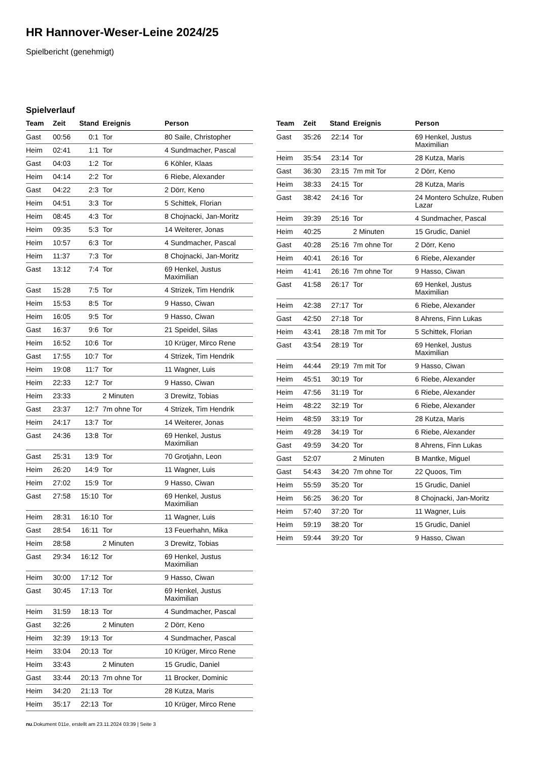HR Hannover-Weser-Leine 2024/25
Spielbericht (genehmigt)
Spielverlauf
| Team | Zeit | Stand | Ereignis | Person |
| --- | --- | --- | --- | --- |
| Gast | 00:56 | 0:1 | Tor | 80 Saile, Christopher |
| Heim | 02:41 | 1:1 | Tor | 4 Sundmacher, Pascal |
| Gast | 04:03 | 1:2 | Tor | 6 Köhler, Klaas |
| Heim | 04:14 | 2:2 | Tor | 6 Riebe, Alexander |
| Gast | 04:22 | 2:3 | Tor | 2 Dörr, Keno |
| Heim | 04:51 | 3:3 | Tor | 5 Schittek, Florian |
| Heim | 08:45 | 4:3 | Tor | 8 Chojnacki, Jan-Moritz |
| Heim | 09:35 | 5:3 | Tor | 14 Weiterer, Jonas |
| Heim | 10:57 | 6:3 | Tor | 4 Sundmacher, Pascal |
| Heim | 11:37 | 7:3 | Tor | 8 Chojnacki, Jan-Moritz |
| Gast | 13:12 | 7:4 | Tor | 69 Henkel, Justus Maximilian |
| Gast | 15:28 | 7:5 | Tor | 4 Strizek, Tim Hendrik |
| Heim | 15:53 | 8:5 | Tor | 9 Hasso, Ciwan |
| Heim | 16:05 | 9:5 | Tor | 9 Hasso, Ciwan |
| Gast | 16:37 | 9:6 | Tor | 21 Speidel, Silas |
| Heim | 16:52 | 10:6 | Tor | 10 Krüger, Mirco Rene |
| Gast | 17:55 | 10:7 | Tor | 4 Strizek, Tim Hendrik |
| Heim | 19:08 | 11:7 | Tor | 11 Wagner, Luis |
| Heim | 22:33 | 12:7 | Tor | 9 Hasso, Ciwan |
| Heim | 23:33 | | 2 Minuten | 3 Drewitz, Tobias |
| Gast | 23:37 | 12:7 | 7m ohne Tor | 4 Strizek, Tim Hendrik |
| Heim | 24:17 | 13:7 | Tor | 14 Weiterer, Jonas |
| Gast | 24:36 | 13:8 | Tor | 69 Henkel, Justus Maximilian |
| Gast | 25:31 | 13:9 | Tor | 70 Grotjahn, Leon |
| Heim | 26:20 | 14:9 | Tor | 11 Wagner, Luis |
| Heim | 27:02 | 15:9 | Tor | 9 Hasso, Ciwan |
| Gast | 27:58 | 15:10 | Tor | 69 Henkel, Justus Maximilian |
| Heim | 28:31 | 16:10 | Tor | 11 Wagner, Luis |
| Gast | 28:54 | 16:11 | Tor | 13 Feuerhahn, Mika |
| Heim | 28:58 | | 2 Minuten | 3 Drewitz, Tobias |
| Gast | 29:34 | 16:12 | Tor | 69 Henkel, Justus Maximilian |
| Heim | 30:00 | 17:12 | Tor | 9 Hasso, Ciwan |
| Gast | 30:45 | 17:13 | Tor | 69 Henkel, Justus Maximilian |
| Heim | 31:59 | 18:13 | Tor | 4 Sundmacher, Pascal |
| Gast | 32:26 | | 2 Minuten | 2 Dörr, Keno |
| Heim | 32:39 | 19:13 | Tor | 4 Sundmacher, Pascal |
| Heim | 33:04 | 20:13 | Tor | 10 Krüger, Mirco Rene |
| Heim | 33:43 | | 2 Minuten | 15 Grudic, Daniel |
| Gast | 33:44 | 20:13 | 7m ohne Tor | 11 Brocker, Dominic |
| Heim | 34:20 | 21:13 | Tor | 28 Kutza, Maris |
| Heim | 35:17 | 22:13 | Tor | 10 Krüger, Mirco Rene |
| Team | Zeit | Stand | Ereignis | Person |
| --- | --- | --- | --- | --- |
| Gast | 35:26 | 22:14 | Tor | 69 Henkel, Justus Maximilian |
| Heim | 35:54 | 23:14 | Tor | 28 Kutza, Maris |
| Gast | 36:30 | 23:15 | 7m mit Tor | 2 Dörr, Keno |
| Heim | 38:33 | 24:15 | Tor | 28 Kutza, Maris |
| Gast | 38:42 | 24:16 | Tor | 24 Montero Schulze, Ruben Lazar |
| Heim | 39:39 | 25:16 | Tor | 4 Sundmacher, Pascal |
| Heim | 40:25 | | 2 Minuten | 15 Grudic, Daniel |
| Gast | 40:28 | 25:16 | 7m ohne Tor | 2 Dörr, Keno |
| Heim | 40:41 | 26:16 | Tor | 6 Riebe, Alexander |
| Heim | 41:41 | 26:16 | 7m ohne Tor | 9 Hasso, Ciwan |
| Gast | 41:58 | 26:17 | Tor | 69 Henkel, Justus Maximilian |
| Heim | 42:38 | 27:17 | Tor | 6 Riebe, Alexander |
| Gast | 42:50 | 27:18 | Tor | 8 Ahrens, Finn Lukas |
| Heim | 43:41 | 28:18 | 7m mit Tor | 5 Schittek, Florian |
| Gast | 43:54 | 28:19 | Tor | 69 Henkel, Justus Maximilian |
| Heim | 44:44 | 29:19 | 7m mit Tor | 9 Hasso, Ciwan |
| Heim | 45:51 | 30:19 | Tor | 6 Riebe, Alexander |
| Heim | 47:56 | 31:19 | Tor | 6 Riebe, Alexander |
| Heim | 48:22 | 32:19 | Tor | 6 Riebe, Alexander |
| Heim | 48:59 | 33:19 | Tor | 28 Kutza, Maris |
| Heim | 49:28 | 34:19 | Tor | 6 Riebe, Alexander |
| Gast | 49:59 | 34:20 | Tor | 8 Ahrens, Finn Lukas |
| Gast | 52:07 | | 2 Minuten | B Mantke, Miguel |
| Gast | 54:43 | 34:20 | 7m ohne Tor | 22 Quoos, Tim |
| Heim | 55:59 | 35:20 | Tor | 15 Grudic, Daniel |
| Heim | 56:25 | 36:20 | Tor | 8 Chojnacki, Jan-Moritz |
| Heim | 57:40 | 37:20 | Tor | 11 Wagner, Luis |
| Heim | 59:19 | 38:20 | Tor | 15 Grudic, Daniel |
| Heim | 59:44 | 39:20 | Tor | 9 Hasso, Ciwan |
nu.Dokument 011e, erstellt am 23.11.2024 03:39 | Seite 3